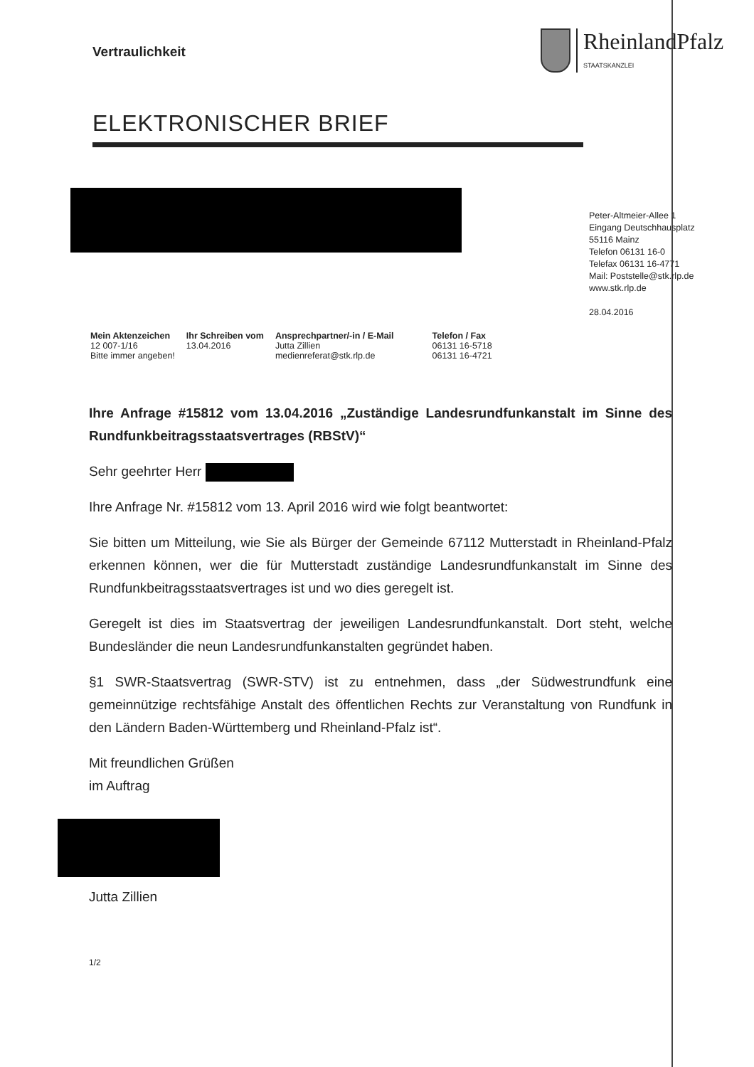Vertraulichkeit
RheinlandPfalz
STAATSKANZLEI
ELEKTRONISCHER BRIEF
Peter-Altmeier-Allee 1
Eingang Deutschhausplatz
55116 Mainz
Telefon 06131 16-0
Telefax 06131 16-4771
Mail: Poststelle@stk.rlp.de
www.stk.rlp.de
28.04.2016
| Mein Aktenzeichen | Ihr Schreiben vom | Ansprechpartner/-in / E-Mail | Telefon / Fax |
| --- | --- | --- | --- |
| 12 007-1/16 Bitte immer angeben! | 13.04.2016 | Jutta Zillien medienreferat@stk.rlp.de | 06131 16-5718 06131 16-4721 |
Ihre Anfrage #15812 vom 13.04.2016 „Zuständige Landesrundfunkanstalt im Sinne des Rundfunkbeitragsstaatsvertrages (RBStV)“
Sehr geehrter Herr
Ihre Anfrage Nr. #15812 vom 13. April 2016 wird wie folgt beantwortet:
Sie bitten um Mitteilung, wie Sie als Bürger der Gemeinde 67112 Mutterstadt in Rheinland-Pfalz erkennen können, wer die für Mutterstadt zuständige Landesrundfunkanstalt im Sinne des Rundfunkbeitragsstaatsvertrages ist und wo dies geregelt ist.
Geregelt ist dies im Staatsvertrag der jeweiligen Landesrundfunkanstalt. Dort steht, welche Bundesländer die neun Landesrundfunkanstalten gegründet haben.
§1 SWR-Staatsvertrag (SWR-STV) ist zu entnehmen, dass „der Südwestrundfunk eine gemeinnützige rechtsfähige Anstalt des öffentlichen Rechts zur Veranstaltung von Rundfunk in den Ländern Baden-Württemberg und Rheinland-Pfalz ist“.
Mit freundlichen Grüßen
im Auftrag
Jutta Zillien
1/2